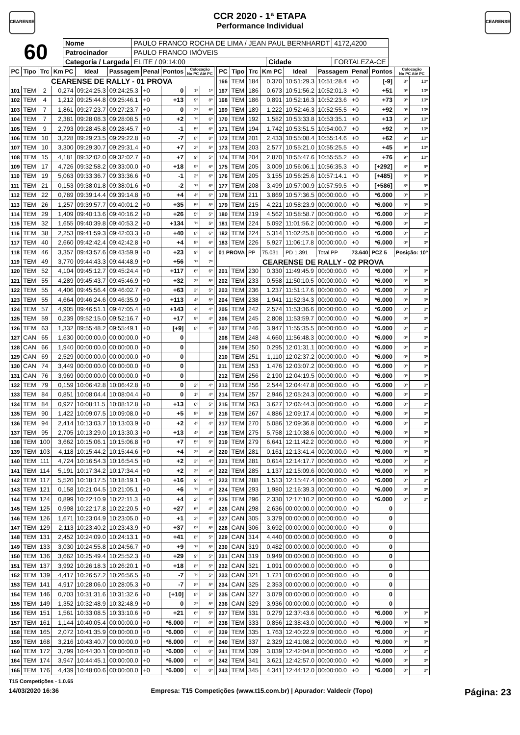CEARENSE
CCR 2020 - 1ª ETAPA
Performance Individual
CEARENSE
60
| Nome | PAULO FRANCO ROCHA DE LIMA / JEAN PAUL BERNHARDT | | | | 4172,4200 |
| Patrocinador | PAULO FRANCO IMÓVEIS | | | | |
| Categoria / Largada | | ELITE / 09:14:00 | Cidade | FORTALEZA-CE | |
| PC | Tipo | Trc | Km PC | Ideal | Passagem | Penal | Pontos | Colocação No PC Até PC | |
| --- | --- | --- | --- | --- | --- | --- | --- | --- | --- |
| CEARENSE DE RALLY - 01 PROVA | | | | | | | | | |
| 101 | TEM | 2 | 0,274 | 09:24:25.3 | 09:24:25.3 | +0 | 0 | 1º | 1º |
| 102 | TEM | 4 | 1,212 | 09:25:44.8 | 09:25:46.1 | +0 | +13 | 9º | 8º |
| 103 | TEM | 7 | 1,861 | 09:27:23.7 | 09:27:23.7 | +0 | 0 | 2º | 6º |
| 104 | TEM | 7 | 2,381 | 09:28:08.3 | 09:28:08.5 | +0 | +2 | 7º | 6º |
| 105 | TEM | 9 | 2,793 | 09:28:45.8 | 09:28:45.7 | +0 | -1 | 5º | 6º |
| 106 | TEM | 10 | 3,228 | 09:29:23.5 | 09:29:22.8 | +0 | -7 | 8º | 8º |
| 107 | TEM | 10 | 3,300 | 09:29:30.7 | 09:29:31.4 | +0 | +7 | 2º | 5º |
| 108 | TEM | 15 | 4,181 | 09:32:02.0 | 09:32:02.7 | +0 | +7 | 9º | 5º |
| 109 | TEM | 17 | 4,726 | 09:32:58.2 | 09:33:00.0 | +0 | +18 | 9º | 6º |
| 110 | TEM | 19 | 5,063 | 09:33:36.7 | 09:33:36.6 | +0 | -1 | 2º | 6º |
| 111 | TEM | 21 | 0,153 | 09:38:01.8 | 09:38:01.6 | +0 | -2 | 7º | 6º |
| 112 | TEM | 22 | 0,789 | 09:39:14.4 | 09:39:14.8 | +0 | +4 | 4º | 6º |
| 113 | TEM | 26 | 1,257 | 09:39:57.7 | 09:40:01.2 | +0 | +35 | 5º | 5º |
| 114 | TEM | 29 | 1,409 | 09:40:13.6 | 09:40:16.2 | +0 | +26 | 5º | 5º |
| 115 | TEM | 32 | 1,655 | 09:40:39.8 | 09:40:53.2 | +0 | +134 | 7º | 5º |
| 116 | TEM | 38 | 2,253 | 09:41:59.3 | 09:42:03.3 | +0 | +40 | 8º | 6º |
| 117 | TEM | 40 | 2,660 | 09:42:42.4 | 09:42:42.8 | +0 | +4 | 5º | 6º |
| 118 | TEM | 46 | 3,357 | 09:43:57.6 | 09:43:59.9 | +0 | +23 | 9º | 6º |
| 119 | TEM | 49 | 3,770 | 09:44:43.3 | 09:44:48.9 | +0 | +56 | 7º | 7º |
| 120 | TEM | 52 | 4,104 | 09:45:12.7 | 09:45:24.4 | +0 | +117 | 6º | 6º |
| 121 | TEM | 55 | 4,289 | 09:45:43.7 | 09:45:46.9 | +0 | +32 | 3º | 5º |
| 122 | TEM | 55 | 4,406 | 09:45:56.4 | 09:46:02.7 | +0 | +63 | 3º | 5º |
| 123 | TEM | 55 | 4,664 | 09:46:24.6 | 09:46:35.9 | +0 | +113 | 4º | 5º |
| 124 | TEM | 57 | 4,905 | 09:46:51.1 | 09:47:05.4 | +0 | +143 | 4º | 4º |
| 125 | TEM | 59 | 0,239 | 09:52:15.0 | 09:52:16.7 | +0 | +17 | 9º | 4º |
| 126 | TEM | 63 | 1,332 | 09:55:48.2 | 09:55:49.1 | +0 | [+9] | 8º | 4º |
| 127 | CAN | 65 | 1,630 | 00:00:00.0 | 00:00:00.0 | +0 | 0 | | |
| 128 | CAN | 66 | 1,940 | 00:00:00.0 | 00:00:00.0 | +0 | 0 | | |
| 129 | CAN | 69 | 2,529 | 00:00:00.0 | 00:00:00.0 | +0 | 0 | | |
| 130 | CAN | 74 | 3,449 | 00:00:00.0 | 00:00:00.0 | +0 | 0 | | |
| 131 | CAN | 76 | 3,969 | 00:00:00.0 | 00:00:00.0 | +0 | 0 | | |
| 132 | TEM | 79 | 0,159 | 10:06:42.8 | 10:06:42.8 | +0 | 0 | 2º | 4º |
| 133 | TEM | 84 | 0,851 | 10:08:04.4 | 10:08:04.4 | +0 | 0 | 1º | 4º |
| 134 | TEM | 84 | 0,927 | 10:08:11.5 | 10:08:12.8 | +0 | +13 | 6º | 5º |
| 135 | TEM | 90 | 1,422 | 10:09:07.5 | 10:09:08.0 | +0 | +5 | 5º | 5º |
| 136 | TEM | 94 | 2,414 | 10:13:03.7 | 10:13:03.9 | +0 | +2 | 4º | 4º |
| 137 | TEM | 95 | 2,705 | 10:13:29.0 | 10:13:30.3 | +0 | +13 | 4º | 4º |
| 138 | TEM | 100 | 3,662 | 10:15:06.1 | 10:15:06.8 | +0 | +7 | 5º | 5º |
| 139 | TEM | 103 | 4,118 | 10:15:44.2 | 10:15:44.6 | +0 | +4 | 3º | 4º |
| 140 | TEM | 111 | 4,724 | 10:16:54.3 | 10:16:54.5 | +0 | +2 | 3º | 4º |
| 141 | TEM | 114 | 5,191 | 10:17:34.2 | 10:17:34.4 | +0 | +2 | 3º | 4º |
| 142 | TEM | 117 | 5,520 | 10:18:17.5 | 10:18:19.1 | +0 | +16 | 9º | 4º |
| 143 | TEM | 121 | 0,158 | 10:21:04.5 | 10:21:05.1 | +0 | +6 | 7º | 4º |
| 144 | TEM | 124 | 0,899 | 10:22:10.9 | 10:22:11.3 | +0 | +4 | 2º | 4º |
| 145 | TEM | 125 | 0,998 | 10:22:17.8 | 10:22:20.5 | +0 | +27 | 6º | 4º |
| 146 | TEM | 126 | 1,671 | 10:23:04.9 | 10:23:05.0 | +0 | +1 | 3º | 4º |
| 147 | TEM | 129 | 2,113 | 10:23:40.2 | 10:23:43.9 | +0 | +37 | 9º | 5º |
| 148 | TEM | 131 | 2,452 | 10:24:09.0 | 10:24:13.1 | +0 | +41 | 8º | 5º |
| 149 | TEM | 133 | 3,030 | 10:24:55.8 | 10:24:56.7 | +0 | +9 | 7º | 5º |
| 150 | TEM | 136 | 3,662 | 10:25:49.4 | 10:25:52.3 | +0 | +29 | 9º | 5º |
| 151 | TEM | 137 | 3,992 | 10:26:18.3 | 10:26:20.1 | +0 | +18 | 8º | 5º |
| 152 | TEM | 139 | 4,417 | 10:26:57.2 | 10:26:56.5 | +0 | -7 | 7º | 5º |
| 153 | TEM | 141 | 4,917 | 10:28:06.0 | 10:28:05.3 | +0 | -7 | 8º | 5º |
| 154 | TEM | 146 | 0,703 | 10:31:31.6 | 10:31:32.6 | +0 | [+10] | 8º | 5º |
| 155 | TEM | 149 | 1,352 | 10:32:48.9 | 10:32:48.9 | +0 | 0 | 2º | 5º |
| 156 | TEM | 151 | 1,561 | 10:33:08.5 | 10:33:10.6 | +0 | +21 | 6º | 5º |
| 157 | TEM | 161 | 1,144 | 10:40:05.4 | 00:00:00.0 | +0 | *6.000 | 0º | 0º |
| 158 | TEM | 165 | 2,072 | 10:41:35.9 | 00:00:00.0 | +0 | *6.000 | 0º | 0º |
| 159 | TEM | 168 | 3,216 | 10:43:40.7 | 00:00:00.0 | +0 | *6.000 | 0º | 0º |
| 160 | TEM | 172 | 3,799 | 10:44:30.1 | 00:00:00.0 | +0 | *6.000 | 0º | 0º |
| 164 | TEM | 174 | 3,947 | 10:44:45.1 | 00:00:00.0 | +0 | *6.000 | 0º | 0º |
| 165 | TEM | 176 | 4,439 | 10:48:00.6 | 00:00:00.0 | +0 | *6.000 | 0º | 0º |
| PC | Tipo | Trc | Km PC | Ideal | Passagem | Penal | Pontos | Colocação No PC Até PC | |
| --- | --- | --- | --- | --- | --- | --- | --- | --- | --- |
| 166 | TEM | 184 | 0,370 | 10:51:29.3 | 10:51:28.4 | +0 | [-9] | 8º | 10º |
| 167 | TEM | 186 | 0,673 | 10:51:56.2 | 10:52:01.3 | +0 | +51 | 9º | 10º |
| 168 | TEM | 186 | 0,891 | 10:52:16.3 | 10:52:23.6 | +0 | +73 | 9º | 10º |
| 169 | TEM | 189 | 1,222 | 10:52:46.3 | 10:52:55.5 | +0 | +92 | 9º | 10º |
| 170 | TEM | 192 | 1,582 | 10:53:33.8 | 10:53:35.1 | +0 | +13 | 9º | 10º |
| 171 | TEM | 194 | 1,742 | 10:53:51.5 | 10:54:00.7 | +0 | +92 | 9º | 10º |
| 172 | TEM | 201 | 2,433 | 10:55:08.4 | 10:55:14.6 | +0 | +62 | 9º | 10º |
| 173 | TEM | 203 | 2,577 | 10:55:21.0 | 10:55:25.5 | +0 | +45 | 9º | 10º |
| 174 | TEM | 204 | 2,870 | 10:55:47.6 | 10:55:55.2 | +0 | +76 | 9º | 10º |
| 175 | TEM | 205 | 3,009 | 10:56:06.1 | 10:56:35.3 | +0 | [+292] | 8º | 9º |
| 176 | TEM | 205 | 3,155 | 10:56:25.6 | 10:57:14.1 | +0 | [+485] | 8º | 9º |
| 177 | TEM | 208 | 3,499 | 10:57:00.9 | 10:57:59.5 | +0 | [+586] | 8º | 9º |
| 178 | TEM | 211 | 3,869 | 10:57:36.5 | 00:00:00.0 | +0 | *6.000 | 0º | 0º |
| 179 | TEM | 215 | 4,221 | 10:58:23.9 | 00:00:00.0 | +0 | *6.000 | 0º | 0º |
| 180 | TEM | 219 | 4,562 | 10:58:58.7 | 00:00:00.0 | +0 | *6.000 | 0º | 0º |
| 181 | TEM | 224 | 5,092 | 11:01:56.2 | 00:00:00.0 | +0 | *6.000 | 0º | 0º |
| 182 | TEM | 224 | 5,314 | 11:02:25.8 | 00:00:00.0 | +0 | *6.000 | 0º | 0º |
| 183 | TEM | 226 | 5,927 | 11:06:17.8 | 00:00:00.0 | +0 | *6.000 | 0º | 0º |
| 01 PROVA | | PP | 75.031 | PD 1.391 | Total PP | 73.640 | PCZ 5 | Posição: 10º | |
| CEARENSE DE RALLY - 02 PROVA | | | | | | | | | |
| 201 | TEM | 230 | 0,330 | 11:49:45.9 | 00:00:00.0 | +0 | *6.000 | 0º | 0º |
| 202 | TEM | 233 | 0,558 | 11:50:10.5 | 00:00:00.0 | +0 | *6.000 | 0º | 0º |
| 203 | TEM | 236 | 1,237 | 11:51:17.6 | 00:00:00.0 | +0 | *6.000 | 0º | 0º |
| 204 | TEM | 238 | 1,941 | 11:52:34.3 | 00:00:00.0 | +0 | *6.000 | 0º | 0º |
| 205 | TEM | 242 | 2,574 | 11:53:36.6 | 00:00:00.0 | +0 | *6.000 | 0º | 0º |
| 206 | TEM | 245 | 2,808 | 11:53:59.7 | 00:00:00.0 | +0 | *6.000 | 0º | 0º |
| 207 | TEM | 246 | 3,947 | 11:55:35.5 | 00:00:00.0 | +0 | *6.000 | 0º | 0º |
| 208 | TEM | 248 | 4,660 | 11:56:48.3 | 00:00:00.0 | +0 | *6.000 | 0º | 0º |
| 209 | TEM | 250 | 0,295 | 12:01:31.1 | 00:00:00.0 | +0 | *6.000 | 0º | 0º |
| 210 | TEM | 251 | 1,110 | 12:02:37.2 | 00:00:00.0 | +0 | *6.000 | 0º | 0º |
| 211 | TEM | 253 | 1,476 | 12:03:07.2 | 00:00:00.0 | +0 | *6.000 | 0º | 0º |
| 212 | TEM | 256 | 2,190 | 12:04:19.5 | 00:00:00.0 | +0 | *6.000 | 0º | 0º |
| 213 | TEM | 256 | 2,544 | 12:04:47.8 | 00:00:00.0 | +0 | *6.000 | 0º | 0º |
| 214 | TEM | 257 | 2,946 | 12:05:24.3 | 00:00:00.0 | +0 | *6.000 | 0º | 0º |
| 215 | TEM | 263 | 3,627 | 12:06:44.3 | 00:00:00.0 | +0 | *6.000 | 0º | 0º |
| 216 | TEM | 267 | 4,886 | 12:09:17.4 | 00:00:00.0 | +0 | *6.000 | 0º | 0º |
| 217 | TEM | 270 | 5,086 | 12:09:36.8 | 00:00:00.0 | +0 | *6.000 | 0º | 0º |
| 218 | TEM | 275 | 5,758 | 12:10:38.6 | 00:00:00.0 | +0 | *6.000 | 0º | 0º |
| 219 | TEM | 279 | 6,641 | 12:11:42.2 | 00:00:00.0 | +0 | *6.000 | 0º | 0º |
| 220 | TEM | 281 | 0,161 | 12:13:41.4 | 00:00:00.0 | +0 | *6.000 | 0º | 0º |
| 221 | TEM | 281 | 0,614 | 12:14:17.7 | 00:00:00.0 | +0 | *6.000 | 0º | 0º |
| 222 | TEM | 285 | 1,137 | 12:15:09.6 | 00:00:00.0 | +0 | *6.000 | 0º | 0º |
| 223 | TEM | 288 | 1,513 | 12:15:47.4 | 00:00:00.0 | +0 | *6.000 | 0º | 0º |
| 224 | TEM | 293 | 1,980 | 12:16:39.3 | 00:00:00.0 | +0 | *6.000 | 0º | 0º |
| 225 | TEM | 296 | 2,330 | 12:17:10.2 | 00:00:00.0 | +0 | *6.000 | 0º | 0º |
| 226 | CAN | 298 | 2,636 | 00:00:00.0 | 00:00:00.0 | +0 | 0 | | |
| 227 | CAN | 305 | 3,379 | 00:00:00.0 | 00:00:00.0 | +0 | 0 | | |
| 228 | CAN | 306 | 3,692 | 00:00:00.0 | 00:00:00.0 | +0 | 0 | | |
| 229 | CAN | 314 | 4,440 | 00:00:00.0 | 00:00:00.0 | +0 | 0 | | |
| 230 | CAN | 319 | 0,482 | 00:00:00.0 | 00:00:00.0 | +0 | 0 | | |
| 231 | CAN | 319 | 0,949 | 00:00:00.0 | 00:00:00.0 | +0 | 0 | | |
| 232 | CAN | 321 | 1,091 | 00:00:00.0 | 00:00:00.0 | +0 | 0 | | |
| 233 | CAN | 321 | 1,721 | 00:00:00.0 | 00:00:00.0 | +0 | 0 | | |
| 234 | CAN | 325 | 2,353 | 00:00:00.0 | 00:00:00.0 | +0 | 0 | | |
| 235 | CAN | 327 | 3,079 | 00:00:00.0 | 00:00:00.0 | +0 | 0 | | |
| 236 | CAN | 329 | 3,936 | 00:00:00.0 | 00:00:00.0 | +0 | 0 | | |
| 237 | TEM | 331 | 0,279 | 12:37:43.6 | 00:00:00.0 | +0 | *6.000 | 0º | 0º |
| 238 | TEM | 333 | 0,856 | 12:38:43.0 | 00:00:00.0 | +0 | *6.000 | 0º | 0º |
| 239 | TEM | 335 | 1,763 | 12:40:22.9 | 00:00:00.0 | +0 | *6.000 | 0º | 0º |
| 240 | TEM | 337 | 2,329 | 12:41:08.2 | 00:00:00.0 | +0 | *6.000 | 0º | 0º |
| 241 | TEM | 339 | 3,039 | 12:42:04.8 | 00:00:00.0 | +0 | *6.000 | 0º | 0º |
| 242 | TEM | 341 | 3,621 | 12:42:57.0 | 00:00:00.0 | +0 | *6.000 | 0º | 0º |
| 243 | TEM | 345 | 4,341 | 12:44:12.0 | 00:00:00.0 | +0 | *6.000 | 0º | 0º |
T15 Competições - 1.0.65
14/03/2020 16:36 Empresa: T15 Competições (www.t15.com.br) | Apurador: Valdecir (Topo) Página: 23